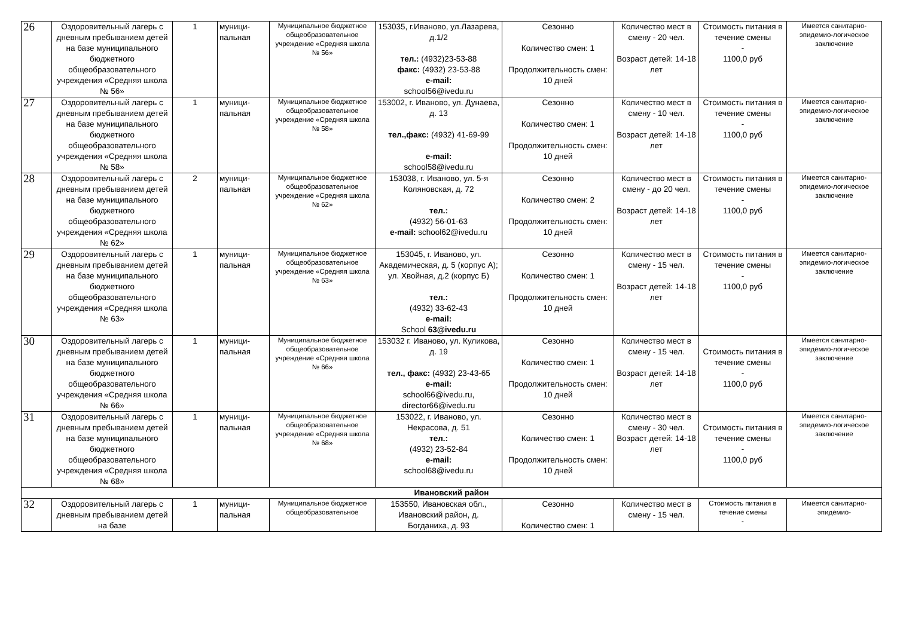| 26 | Оздоровительный лагерь с дневным пребыванием детей на базе муниципального бюджетного общеобразовательного учреждения «Средняя школа № 56» | 1 | муници-пальная | Муниципальное бюджетное общеобразовательное учреждение «Средняя школа № 56» | 153035, г.Иваново, ул.Лазарева, д.1/2 тел.: (4932)23-53-88 факс: (4932) 23-53-88 e-mail: school56@ivedu.ru | Сезонно Количество смен: 1 Продолжительность смен: 10 дней | Количество мест в смену - 20 чел. Возраст детей: 14-18 лет | Стоимость питания в течение смены - 1100,0 руб | Имеется санитарно-эпидемио-логическое заключение |
| 27 | Оздоровительный лагерь с дневным пребыванием детей на базе муниципального бюджетного общеобразовательного учреждения «Средняя школа № 58» | 1 | муници-пальная | Муниципальное бюджетное общеобразовательное учреждение «Средняя школа № 58» | 153002, г. Иваново, ул. Дунаева, д. 13 тел.,факс: (4932) 41-69-99 e-mail: school58@ivedu.ru | Сезонно Количество смен: 1 Продолжительность смен: 10 дней | Количество мест в смену - 10 чел. Возраст детей: 14-18 лет | Стоимость питания в течение смены - 1100,0 руб | Имеется санитарно-эпидемио-логическое заключение |
| 28 | Оздоровительный лагерь с дневным пребыванием детей на базе муниципального бюджетного общеобразовательного учреждения «Средняя школа № 62» | 2 | муници-пальная | Муниципальное бюджетное общеобразовательное учреждение «Средняя школа № 62» | 153038, г. Иваново, ул. 5-я Коляновская, д. 72 тел.: (4932) 56-01-63 e-mail: school62@ivedu.ru | Сезонно Количество смен: 2 Продолжительность смен: 10 дней | Количество мест в смену - до 20 чел. Возраст детей: 14-18 лет | Стоимость питания в течение смены - 1100,0 руб | Имеется санитарно-эпидемио-логическое заключение |
| 29 | Оздоровительный лагерь с дневным пребыванием детей на базе муниципального бюджетного общеобразовательного учреждения «Средняя школа № 63» | 1 | муници-пальная | Муниципальное бюджетное общеобразовательное учреждение «Средняя школа № 63» | 153045, г. Иваново, ул. Академическая, д. 5 (корпус А); ул. Хвойная, д.2 (корпус Б) тел.: (4932) 33-62-43 e-mail: School 63@ivedu.ru | Сезонно Количество смен: 1 Продолжительность смен: 10 дней | Количество мест в смену - 15 чел. Возраст детей: 14-18 лет | Стоимость питания в течение смены - 1100,0 руб | Имеется санитарно-эпидемио-логическое заключение |
| 30 | Оздоровительный лагерь с дневным пребыванием детей на базе муниципального бюджетного общеобразовательного учреждения «Средняя школа № 66» | 1 | муници-пальная | Муниципальное бюджетное общеобразовательное учреждение «Средняя школа № 66» | 153032 г. Иваново, ул. Куликова, д. 19 тел., факс: (4932) 23-43-65 e-mail: school66@ivedu.ru, director66@ivedu.ru | Сезонно Количество смен: 1 Продолжительность смен: 10 дней | Количество мест в смену - 15 чел. Возраст детей: 14-18 лет | Стоимость питания в течение смены - 1100,0 руб | Имеется санитарно-эпидемио-логическое заключение |
| 31 | Оздоровительный лагерь с дневным пребыванием детей на базе муниципального бюджетного общеобразовательного учреждения «Средняя школа № 68» | 1 | муници-пальная | Муниципальное бюджетное общеобразовательное учреждение «Средняя школа № 68» | 153022, г. Иваново, ул. Некрасова, д. 51 тел.: (4932) 23-52-84 e-mail: school68@ivedu.ru | Сезонно Количество смен: 1 Продолжительность смен: 10 дней | Количество мест в смену - 30 чел. Возраст детей: 14-18 лет | Стоимость питания в течение смены - 1100,0 руб | Имеется санитарно-эпидемио-логическое заключение |
| Ивановский район | | | | | | | | | |
| 32 | Оздоровительный лагерь с дневным пребыванием детей на базе | 1 | муници-пальная | Муниципальное бюджетное общеобразовательное | 153550, Ивановская обл., Ивановский район, д. Богданиха, д. 93 | Сезонно Количество смен: 1 | Количество мест в смену - 15 чел. | Стоимость питания в течение смены - | Имеется санитарно-эпидемио- |